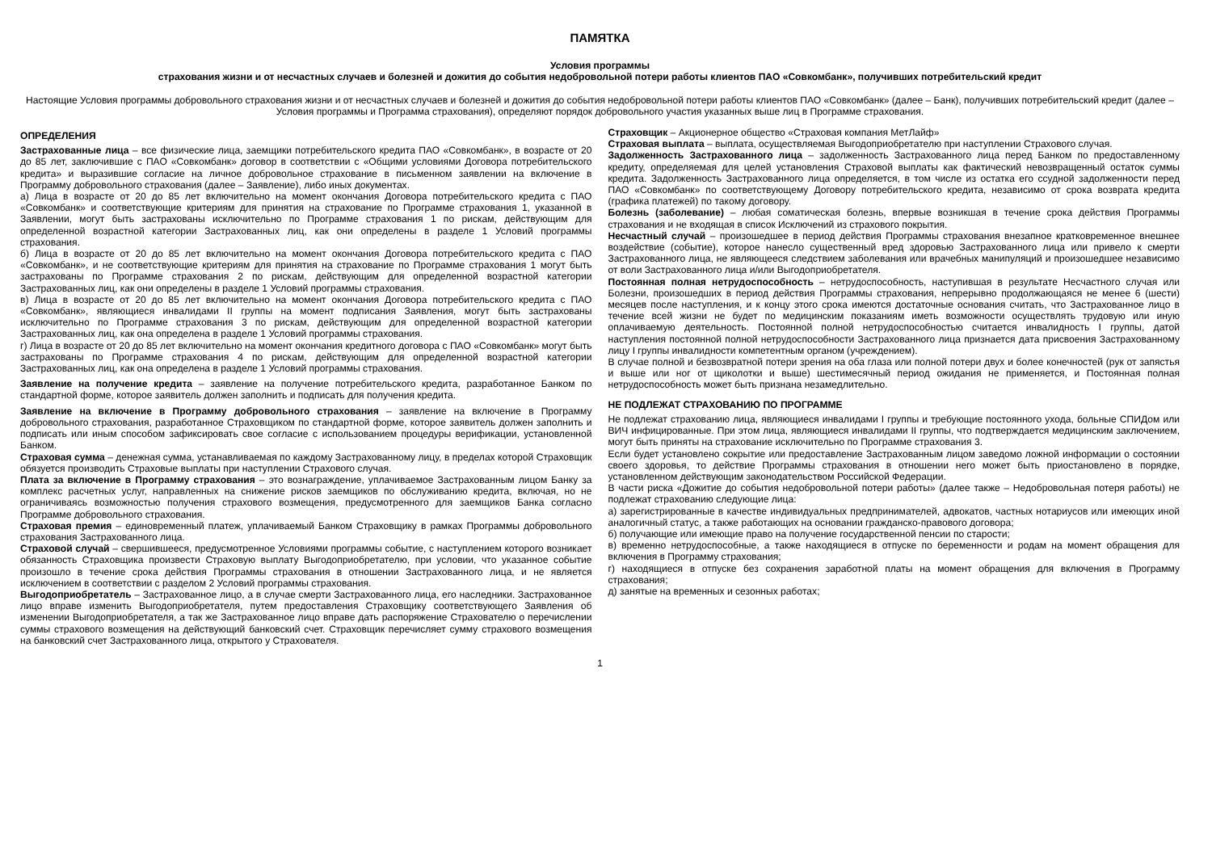ПАМЯТКА
Условия программы
страхования жизни и от несчастных случаев и болезней и дожития до события недобровольной потери работы клиентов ПАО «Совкомбанк», получивших потребительский кредит
Настоящие Условия программы добровольного страхования жизни и от несчастных случаев и болезней и дожития до события недобровольной потери работы клиентов ПАО «Совкомбанк» (далее – Банк), получивших потребительский кредит (далее – Условия программы и Программа страхования), определяют порядок добровольного участия указанных выше лиц в Программе страхования.
ОПРЕДЕЛЕНИЯ
Застрахованные лица – все физические лица, заемщики потребительского кредита ПАО «Совкомбанк», в возрасте от 20 до 85 лет, заключившие с ПАО «Совкомбанк» договор в соответствии с «Общими условиями Договора потребительского кредита» и выразившие согласие на личное добровольное страхование в письменном заявлении на включение в Программу добровольного страхования (далее – Заявление), либо иных документах.
а) Лица в возрасте от 20 до 85 лет включительно на момент окончания Договора потребительского кредита с ПАО «Совкомбанк» и соответствующие критериям для принятия на страхование по Программе страхования 1, указанной в Заявлении, могут быть застрахованы исключительно по Программе страхования 1 по рискам, действующим для определенной возрастной категории Застрахованных лиц, как они определены в разделе 1 Условий программы страхования.
б) Лица в возрасте от 20 до 85 лет включительно на момент окончания Договора потребительского кредита с ПАО «Совкомбанк», и не соответствующие критериям для принятия на страхование по Программе страхования 1 могут быть застрахованы по Программе страхования 2 по рискам, действующим для определенной возрастной категории Застрахованных лиц, как они определены в разделе 1 Условий программы страхования.
в) Лица в возрасте от 20 до 85 лет включительно на момент окончания Договора потребительского кредита с ПАО «Совкомбанк», являющиеся инвалидами II группы на момент подписания Заявления, могут быть застрахованы исключительно по Программе страхования 3 по рискам, действующим для определенной возрастной категории Застрахованных лиц, как она определена в разделе 1 Условий программы страхования.
г) Лица в возрасте от 20 до 85 лет включительно на момент окончания кредитного договора с ПАО «Совкомбанк» могут быть застрахованы по Программе страхования 4 по рискам, действующим для определенной возрастной категории Застрахованных лиц, как она определена в разделе 1 Условий программы страхования.
Заявление на получение кредита – заявление на получение потребительского кредита, разработанное Банком по стандартной форме, которое заявитель должен заполнить и подписать для получения кредита.
Заявление на включение в Программу добровольного страхования – заявление на включение в Программу добровольного страхования, разработанное Страховщиком по стандартной форме, которое заявитель должен заполнить и подписать или иным способом зафиксировать свое согласие с использованием процедуры верификации, установленной Банком.
Страховая сумма – денежная сумма, устанавливаемая по каждому Застрахованному лицу, в пределах которой Страховщик обязуется производить Страховые выплаты при наступлении Страхового случая.
Плата за включение в Программу страхования – это вознаграждение, уплачиваемое Застрахованным лицом Банку за комплекс расчетных услуг, направленных на снижение рисков заемщиков по обслуживанию кредита, включая, но не ограничиваясь возможностью получения страхового возмещения, предусмотренного для заемщиков Банка согласно Программе добровольного страхования.
Страховая премия – единовременный платеж, уплачиваемый Банком Страховщику в рамках Программы добровольного страхования Застрахованного лица.
Страховой случай – свершившееся, предусмотренное Условиями программы событие, с наступлением которого возникает обязанность Страховщика произвести Страховую выплату Выгодоприобретателю, при условии, что указанное событие произошло в течение срока действия Программы страхования в отношении Застрахованного лица, и не является исключением в соответствии с разделом 2 Условий программы страхования.
Выгодоприобретатель – Застрахованное лицо, а в случае смерти Застрахованного лица, его наследники. Застрахованное лицо вправе изменить Выгодоприобретателя, путем предоставления Страховщику соответствующего Заявления об изменении Выгодоприобретателя, а так же Застрахованное лицо вправе дать распоряжение Страхователю о перечислении суммы страхового возмещения на действующий банковский счет. Страховщик перечисляет сумму страхового возмещения на банковский счет Застрахованного лица, открытого у Страхователя.
Страховщик – Акционерное общество «Страховая компания МетЛайф»
Страховая выплата – выплата, осуществляемая Выгодоприобретателю при наступлении Страхового случая.
Задолженность Застрахованного лица – задолженность Застрахованного лица перед Банком по предоставленному кредиту, определяемая для целей установления Страховой выплаты как фактический невозвращенный остаток суммы кредита. Задолженность Застрахованного лица определяется, в том числе из остатка его ссудной задолженности перед ПАО «Совкомбанк» по соответствующему Договору потребительского кредита, независимо от срока возврата кредита (графика платежей) по такому договору.
Болезнь (заболевание) – любая соматическая болезнь, впервые возникшая в течение срока действия Программы страхования и не входящая в список Исключений из страхового покрытия.
Несчастный случай – произошедшее в период действия Программы страхования внезапное кратковременное внешнее воздействие (событие), которое нанесло существенный вред здоровью Застрахованного лица или привело к смерти Застрахованного лица, не являющееся следствием заболевания или врачебных манипуляций и произошедшее независимо от воли Застрахованного лица и/или Выгодоприобретателя.
Постоянная полная нетрудоспособность – нетрудоспособность, наступившая в результате Несчастного случая или Болезни, произошедших в период действия Программы страхования, непрерывно продолжающаяся не менее 6 (шести) месяцев после наступления, и к концу этого срока имеются достаточные основания считать, что Застрахованное лицо в течение всей жизни не будет по медицинским показаниям иметь возможности осуществлять трудовую или иную оплачиваемую деятельность. Постоянной полной нетрудоспособностью считается инвалидность I группы, датой наступления постоянной полной нетрудоспособности Застрахованного лица признается дата присвоения Застрахованному лицу I группы инвалидности компетентным органом (учреждением).
В случае полной и безвозвратной потери зрения на оба глаза или полной потери двух и более конечностей (рук от запястья и выше или ног от щиколотки и выше) шестимесячный период ожидания не применяется, и Постоянная полная нетрудоспособность может быть признана незамедлительно.
НЕ ПОДЛЕЖАТ СТРАХОВАНИЮ ПО ПРОГРАММЕ
Не подлежат страхованию лица, являющиеся инвалидами I группы и требующие постоянного ухода, больные СПИДом или ВИЧ инфицированные. При этом лица, являющиеся инвалидами II группы, что подтверждается медицинским заключением, могут быть приняты на страхование исключительно по Программе страхования 3.
Если будет установлено сокрытие или предоставление Застрахованным лицом заведомо ложной информации о состоянии своего здоровья, то действие Программы страхования в отношении него может быть приостановлено в порядке, установленном действующим законодательством Российской Федерации.
В части риска «Дожитие до события недобровольной потери работы» (далее также – Недобровольная потеря работы) не подлежат страхованию следующие лица:
а) зарегистрированные в качестве индивидуальных предпринимателей, адвокатов, частных нотариусов или имеющих иной аналогичный статус, а также работающих на основании гражданско-правового договора;
б) получающие или имеющие право на получение государственной пенсии по старости;
в) временно нетрудоспособные, а также находящиеся в отпуске по беременности и родам на момент обращения для включения в Программу страхования;
г) находящиеся в отпуске без сохранения заработной платы на момент обращения для включения в Программу страхования;
д) занятые на временных и сезонных работах;
1